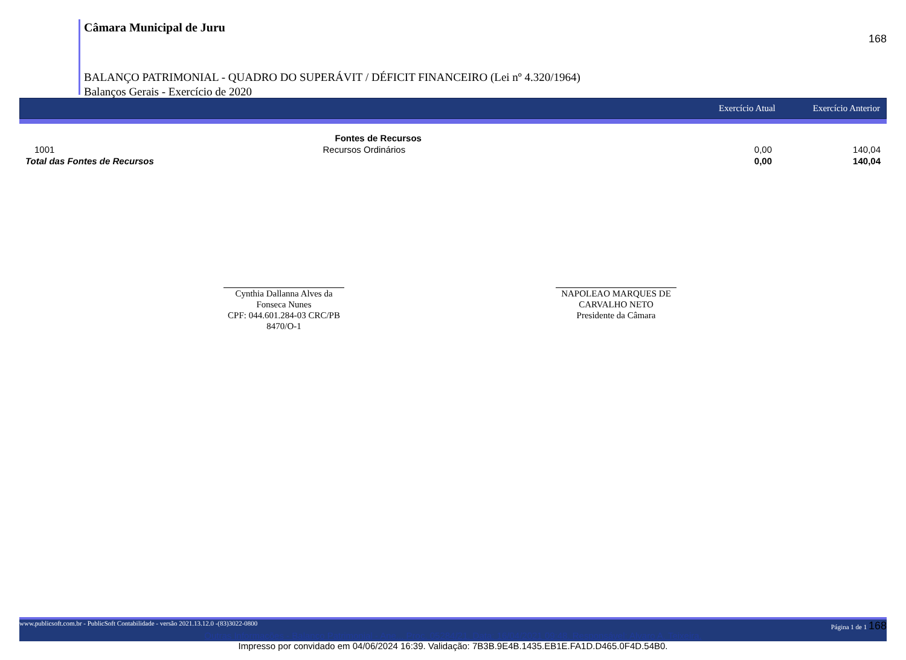168
Câmara Municipal de Juru
BALANÇO PATRIMONIAL - QUADRO DO SUPERÁVIT / DÉFICIT FINANCEIRO (Lei nº 4.320/1964)
Balanços Gerais - Exercício de 2020
Exercício Atual Exercício Anterior
| | Fontes de Recursos | | |
| --- | --- | --- | --- |
| 1001 | Recursos Ordinários | 0,00 | 140,04 |
| Total das Fontes de Recursos | | 0,00 | 140,04 |
Cynthia Dallanna Alves da Fonseca Nunes
CPF: 044.601.284-03 CRC/PB 8470/O-1
NAPOLEAO MARQUES DE CARVALHO NETO
Presidente da Câmara
www.publicsoft.com.br - PublicSoft Contabilidade - versão 2021.13.12.0 -(83)3022-0800 Página 1 de 1 168
Outras Informações - Balanço Patrimonial - Ane... Proc. 05284/21. Data: 16/04/2021 09:48. Responsável: Alvaro A. Teixeira.
Impresso por convidado em 04/06/2024 16:39. Validação: 7B3B.9E4B.1435.EB1E.FA1D.D465.0F4D.54B0.